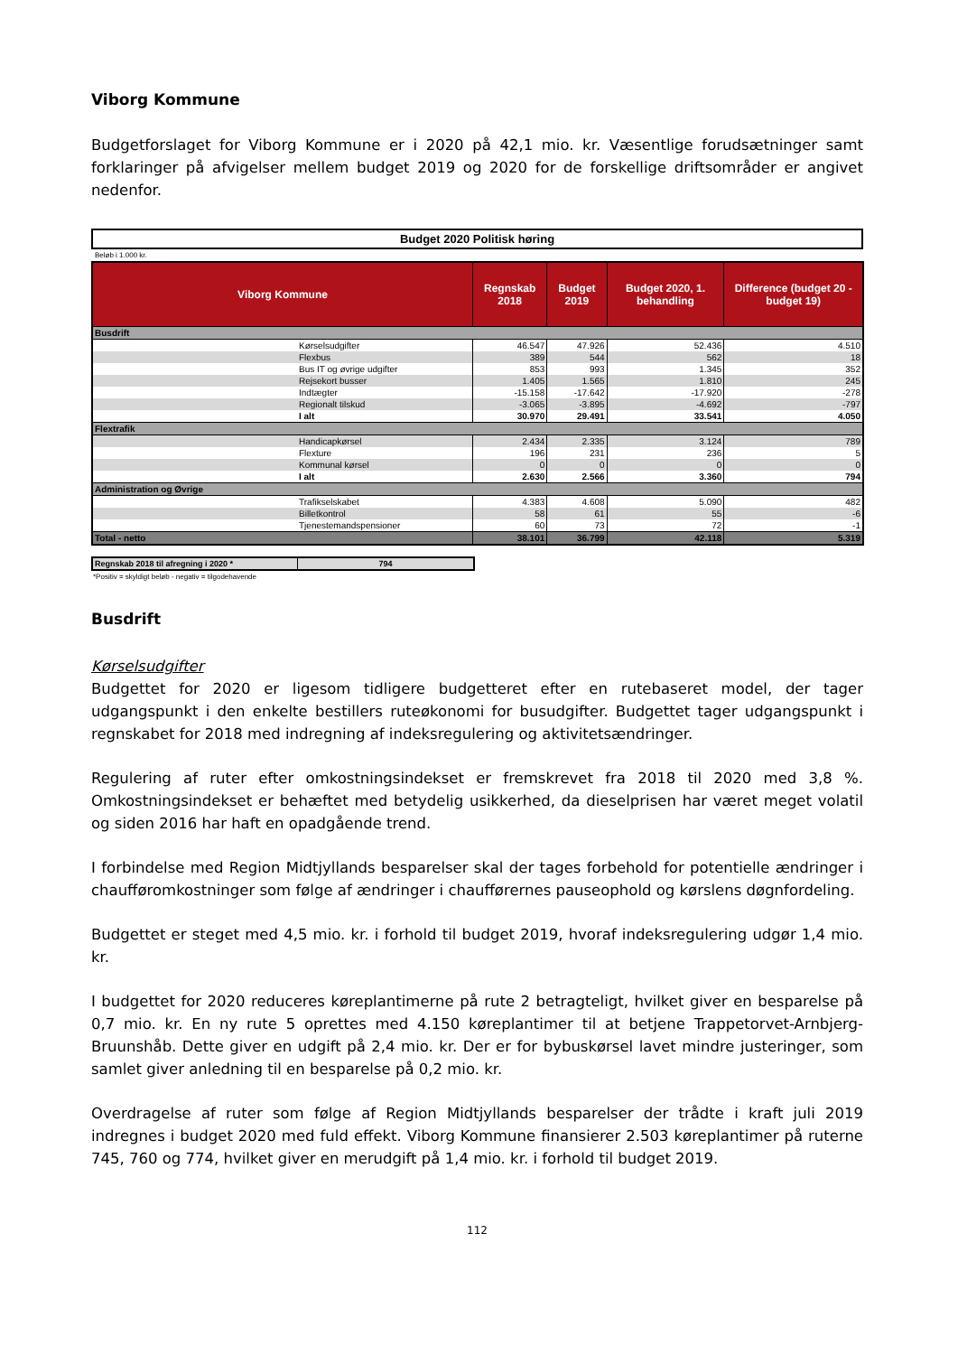Viborg Kommune
Budgetforslaget for Viborg Kommune er i 2020 på 42,1 mio. kr. Væsentlige forudsætninger samt forklaringer på afvigelser mellem budget 2019 og 2020 for de forskellige driftsområder er angivet nedenfor.
Budget 2020 Politisk høring
Beløb i 1.000 kr.
| Viborg Kommune | | Regnskab 2018 | Budget 2019 | Budget 2020, 1. behandling | Difference (budget 20 - budget 19) |
| --- | --- | --- | --- | --- | --- |
| Busdrift | | | | | |
| | Kørselsudgifter | 46.547 | 47.926 | 52.436 | 4.510 |
| | Flexbus | 389 | 544 | 562 | 18 |
| | Bus IT og øvrige udgifter | 853 | 993 | 1.345 | 352 |
| | Rejsekort busser | 1.405 | 1.565 | 1.810 | 245 |
| | Indtægter | -15.158 | -17.642 | -17.920 | -278 |
| | Regionalt tilskud | -3.065 | -3.895 | -4.692 | -797 |
| | I alt | 30.970 | 29.491 | 33.541 | 4.050 |
| Flextrafik | | | | | |
| | Handicapkørsel | 2.434 | 2.335 | 3.124 | 789 |
| | Flexture | 196 | 231 | 236 | 5 |
| | Kommunal kørsel | 0 | 0 | 0 | 0 |
| | I alt | 2.630 | 2.566 | 3.360 | 794 |
| Administration og Øvrige | | | | | |
| | Trafikselskabet | 4.383 | 4.608 | 5.090 | 482 |
| | Billetkontrol | 58 | 61 | 55 | -6 |
| | Tjenestemandspensioner | 60 | 73 | 72 | -1 |
| Total - netto | | 38.101 | 36.799 | 42.118 | 5.319 |
| Regnskab 2018 til afregning i 2020 * | 794 |
*Positiv = skyldigt beløb - negativ = tilgodehavende
Busdrift
Kørselsudgifter
Budgettet for 2020 er ligesom tidligere budgetteret efter en rutebaseret model, der tager udgangspunkt i den enkelte bestillers ruteøkonomi for busudgifter. Budgettet tager udgangspunkt i regnskabet for 2018 med indregning af indeksregulering og aktivitetsændringer.
Regulering af ruter efter omkostningsindekset er fremskrevet fra 2018 til 2020 med 3,8 %. Omkostningsindekset er behæftet med betydelig usikkerhed, da dieselprisen har været meget volatil og siden 2016 har haft en opadgående trend.
I forbindelse med Region Midtjyllands besparelser skal der tages forbehold for potentielle ændringer i chaufføromkostninger som følge af ændringer i chaufførernes pauseophold og kørslens døgnfordeling.
Budgettet er steget med 4,5 mio. kr. i forhold til budget 2019, hvoraf indeksregulering udgør 1,4 mio. kr.
I budgettet for 2020 reduceres køreplantimerne på rute 2 betragteligt, hvilket giver en besparelse på 0,7 mio. kr. En ny rute 5 oprettes med 4.150 køreplantimer til at betjene Trappetorvet-Arnbjerg-Bruunshåb. Dette giver en udgift på 2,4 mio. kr. Der er for bybuskørsel lavet mindre justeringer, som samlet giver anledning til en besparelse på 0,2 mio. kr.
Overdragelse af ruter som følge af Region Midtjyllands besparelser der trådte i kraft juli 2019 indregnes i budget 2020 med fuld effekt. Viborg Kommune finansierer 2.503 køreplantimer på ruterne 745, 760 og 774, hvilket giver en merudgift på 1,4 mio. kr. i forhold til budget 2019.
112